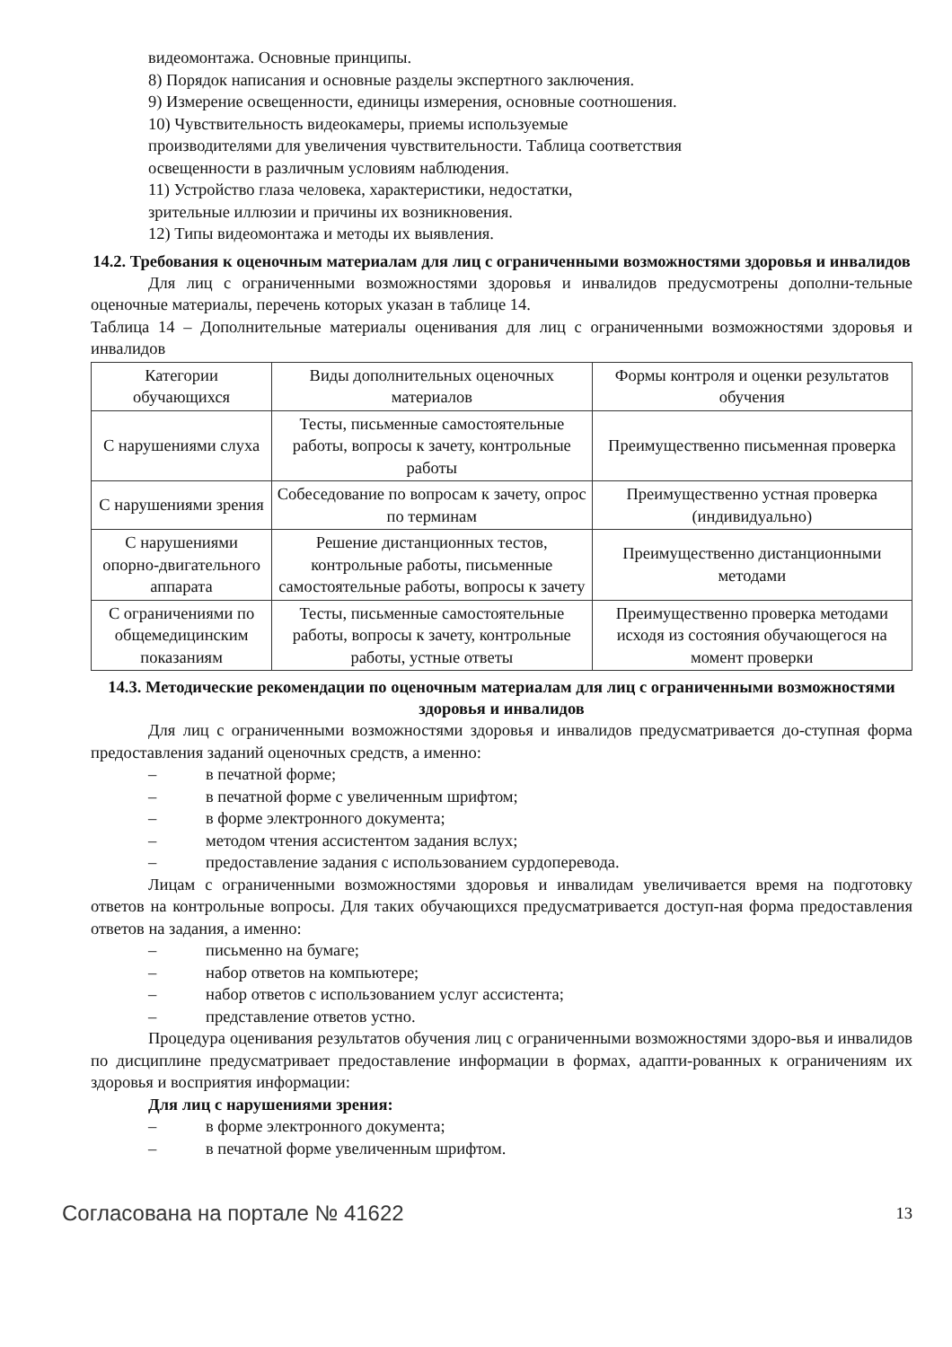видеомонтажа. Основные принципы.
8) Порядок написания и основные разделы экспертного заключения.
9) Измерение освещенности, единицы измерения, основные соотношения.
10) Чувствительность видеокамеры, приемы используемые
производителями для увеличения чувствительности. Таблица соответствия
освещенности в различным условиям наблюдения.
11) Устройство глаза человека, характеристики, недостатки,
зрительные иллюзии и причины их возникновения.
12) Типы видеомонтажа и методы их выявления.
14.2. Требования к оценочным материалам для лиц с ограниченными возможностями здоровья и инвалидов
Для лиц с ограниченными возможностями здоровья и инвалидов предусмотрены дополни-тельные оценочные материалы, перечень которых указан в таблице 14.
Таблица 14 – Дополнительные материалы оценивания для лиц с ограниченными возможностями здоровья и инвалидов
| Категории обучающихся | Виды дополнительных оценочных материалов | Формы контроля и оценки результатов обучения |
| С нарушениями слуха | Тесты, письменные самостоятельные работы, вопросы к зачету, контрольные работы | Преимущественно письменная проверка |
| С нарушениями зрения | Собеседование по вопросам к зачету, опрос по терминам | Преимущественно устная проверка (индивидуально) |
| С нарушениями опорно-двигательного аппарата | Решение дистанционных тестов, контрольные работы, письменные самостоятельные работы, вопросы к зачету | Преимущественно дистанционными методами |
| С ограничениями по общемедицинским показаниям | Тесты, письменные самостоятельные работы, вопросы к зачету, контрольные работы, устные ответы | Преимущественно проверка методами исходя из состояния обучающегося на момент проверки |
14.3. Методические рекомендации по оценочным материалам для лиц с ограниченными возможностями здоровья и инвалидов
Для лиц с ограниченными возможностями здоровья и инвалидов предусматривается до-ступная форма предоставления заданий оценочных средств, а именно:
– в печатной форме;
– в печатной форме с увеличенным шрифтом;
– в форме электронного документа;
– методом чтения ассистентом задания вслух;
– предоставление задания с использованием сурдоперевода.
Лицам с ограниченными возможностями здоровья и инвалидам увеличивается время на подготовку ответов на контрольные вопросы. Для таких обучающихся предусматривается доступ-ная форма предоставления ответов на задания, а именно:
– письменно на бумаге;
– набор ответов на компьютере;
– набор ответов с использованием услуг ассистента;
– представление ответов устно.
Процедура оценивания результатов обучения лиц с ограниченными возможностями здоро-вья и инвалидов по дисциплине предусматривает предоставление информации в формах, адапти-рованных к ограничениям их здоровья и восприятия информации:
Для лиц с нарушениями зрения:
– в форме электронного документа;
– в печатной форме увеличенным шрифтом.
Согласована на портале № 41622 13